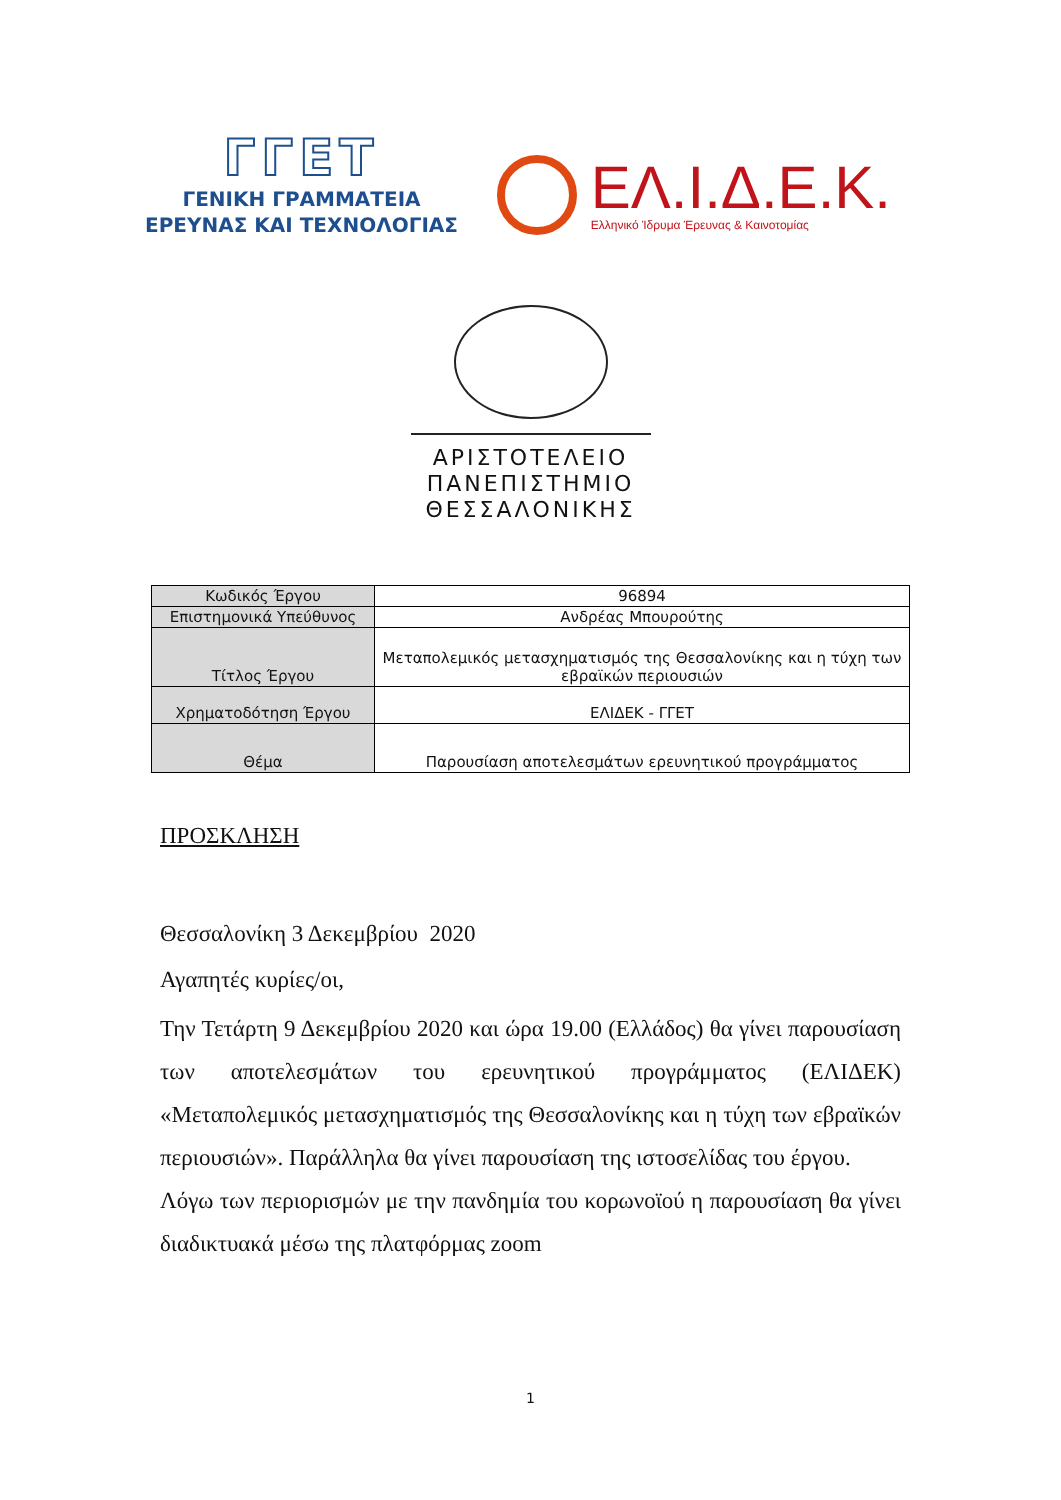ΓΓΕΤ
ΓΕΝΙΚΗ ΓΡΑΜΜΑΤΕΙΑ
ΕΡΕΥΝΑΣ ΚΑΙ ΤΕΧΝΟΛΟΓΙΑΣ
ΕΛ.Ι.Δ.Ε.Κ.
Ελληνικό Ίδρυμα Έρευνας & Καινοτομίας
ΑΡΙΣΤΟΤΕΛΕΙΟ
ΠΑΝΕΠΙΣΤΗΜΙΟ
ΘΕΣΣΑΛΟΝΙΚΗΣ
| Κωδικός Έργου | 96894 |
| Επιστημονικά Υπεύθυνος | Ανδρέας Μπουρούτης |
| Τίτλος Έργου | Μεταπολεμικός μετασχηματισμός της Θεσσαλονίκης και η τύχη των εβραϊκών περιουσιών |
| Χρηματοδότηση Έργου | ΕΛΙΔΕΚ - ΓΓΕΤ |
| Θέμα | Παρουσίαση αποτελεσμάτων ερευνητικού προγράμματος |
ΠΡΟΣΚΛΗΣΗ
Θεσσαλονίκη 3 Δεκεμβρίου 2020
Αγαπητές κυρίες/οι,
Την Τετάρτη 9 Δεκεμβρίου 2020 και ώρα 19.00 (Ελλάδος) θα γίνει παρουσίαση των αποτελεσμάτων του ερευνητικού προγράμματος (ΕΛΙΔΕΚ) «Μεταπολεμικός μετασχηματισμός της Θεσσαλονίκης και η τύχη των εβραϊκών περιουσιών». Παράλληλα θα γίνει παρουσίαση της ιστοσελίδας του έργου.
Λόγω των περιορισμών με την πανδημία του κορωνοϊού η παρουσίαση θα γίνει διαδικτυακά μέσω της πλατφόρμας zoom
1